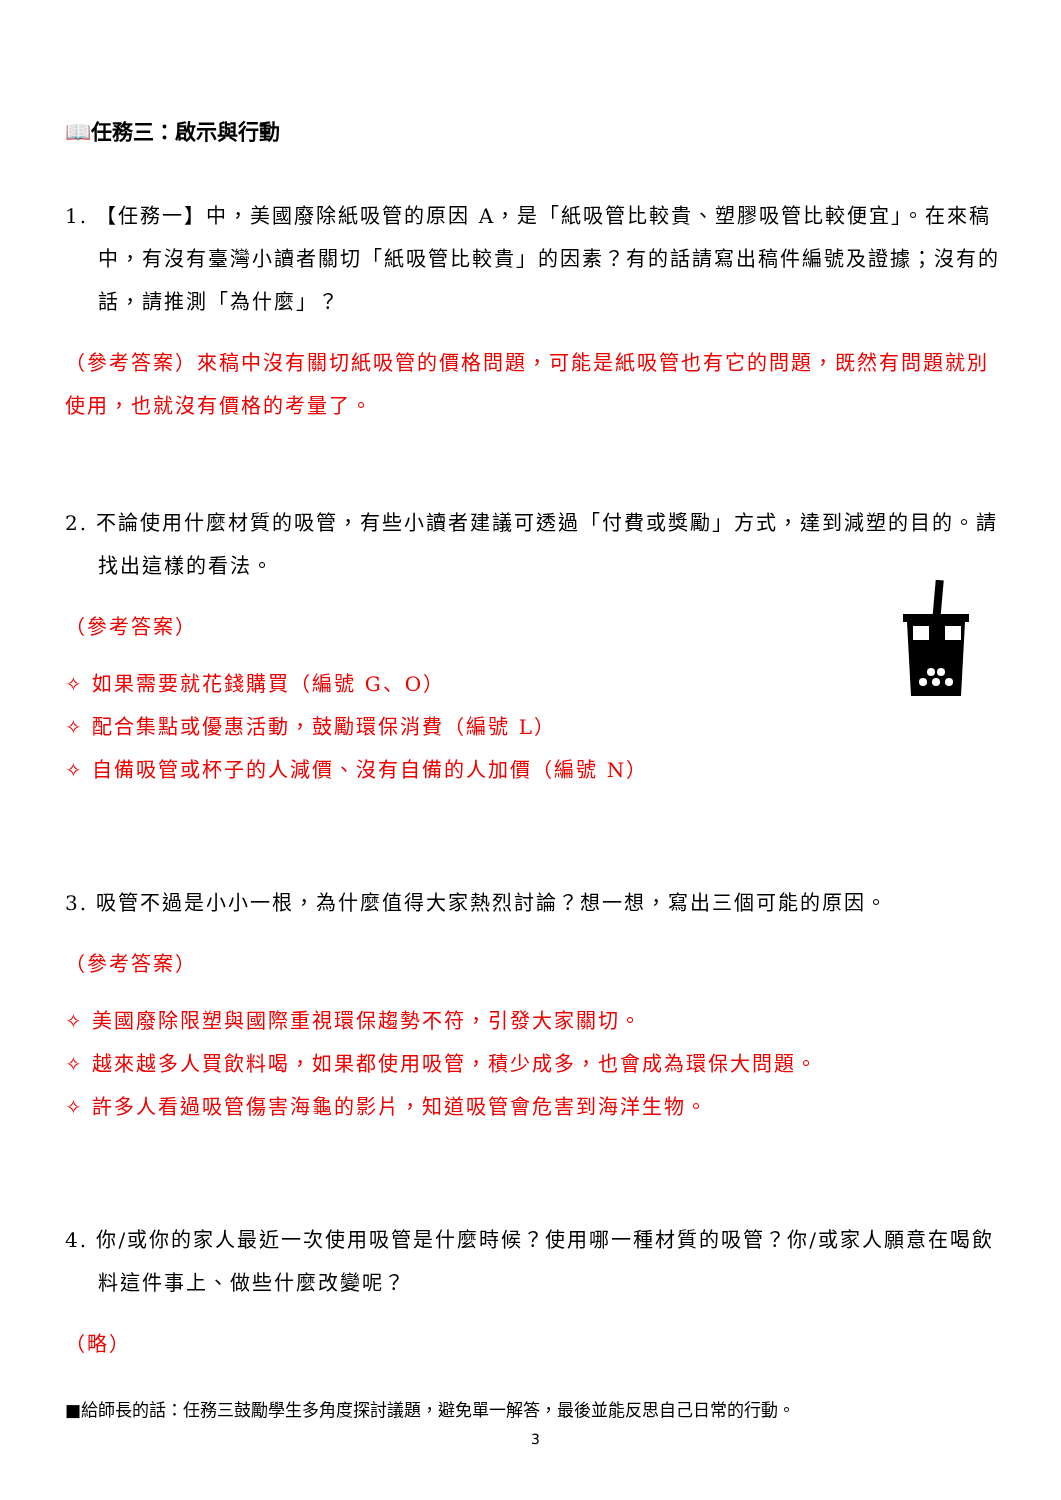📖任務三：啟示與行動
1. 【任務一】中，美國廢除紙吸管的原因 A，是「紙吸管比較貴、塑膠吸管比較便宜」。在來稿中，有沒有臺灣小讀者關切「紙吸管比較貴」的因素？有的話請寫出稿件編號及證據；沒有的話，請推測「為什麼」？
（參考答案）來稿中沒有關切紙吸管的價格問題，可能是紙吸管也有它的問題，既然有問題就別使用，也就沒有價格的考量了。
2. 不論使用什麼材質的吸管，有些小讀者建議可透過「付費或獎勵」方式，達到減塑的目的。請找出這樣的看法。
（參考答案）
✧ 如果需要就花錢購買（編號 G、O）
✧ 配合集點或優惠活動，鼓勵環保消費（編號 L）
✧ 自備吸管或杯子的人減價、沒有自備的人加價（編號 N）
3. 吸管不過是小小一根，為什麼值得大家熱烈討論？想一想，寫出三個可能的原因。
（參考答案）
✧ 美國廢除限塑與國際重視環保趨勢不符，引發大家關切。
✧ 越來越多人買飲料喝，如果都使用吸管，積少成多，也會成為環保大問題。
✧ 許多人看過吸管傷害海龜的影片，知道吸管會危害到海洋生物。
4. 你/或你的家人最近一次使用吸管是什麼時候？使用哪一種材質的吸管？你/或家人願意在喝飲料這件事上、做些什麼改變呢？
（略）
■給師長的話：任務三鼓勵學生多角度探討議題，避免單一解答，最後並能反思自己日常的行動。
3